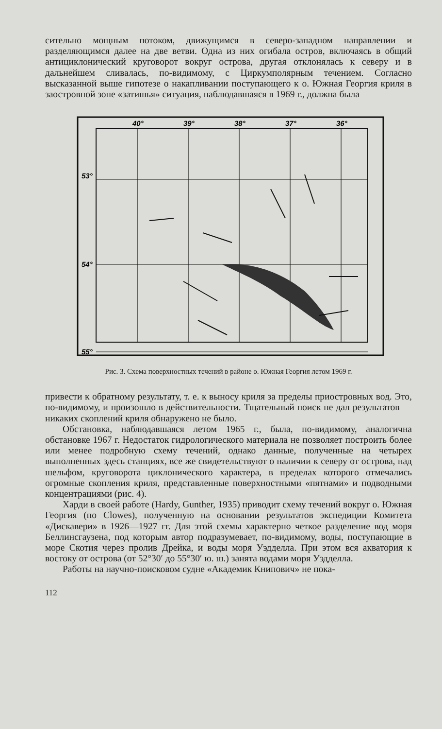сительно мощным потоком, движущимся в северо-западном направлении и разделяющимся далее на две ветви. Одна из них огибала остров, включаясь в общий антициклонический круговорот вокруг острова, другая отклонялась к северу и в дальнейшем сливалась, по-видимому, с Циркумполярным течением. Согласно высказанной выше гипотезе о накапливании поступающего к о. Южная Георгия криля в заостровной зоне «затишья» ситуация, наблюдавшаяся в 1969 г., должна была
40°
39°
38°
37°
36°
53°
54°
55°
Рис. 3. Схема поверхностных течений в районе о. Южная Георгия летом 1969 г.
привести к обратному результату, т. е. к выносу криля за пределы приостровных вод. Это, по-видимому, и произошло в действительности. Тщательный поиск не дал результатов — никаких скоплений криля обнаружено не было.
Обстановка, наблюдавшаяся летом 1965 г., была, по-видимому, аналогична обстановке 1967 г. Недостаток гидрологического материала не позволяет построить более или менее подробную схему течений, однако данные, полученные на четырех выполненных здесь станциях, все же свидетельствуют о наличии к северу от острова, над шельфом, круговорота циклонического характера, в пределах которого отмечались огромные скопления криля, представленные поверхностными «пятнами» и подводными концентрациями (рис. 4).
Харди в своей работе (Hardy, Gunther, 1935) приводит схему течений вокруг о. Южная Георгия (по Clowes), полученную на основании результатов экспедиции Комитета «Дискавери» в 1926—1927 гг. Для этой схемы характерно четкое разделение вод моря Беллинсгаузена, под которым автор подразумевает, по-видимому, воды, поступающие в море Скотия через пролив Дрейка, и воды моря Уэдделла. При этом вся акватория к востоку от острова (от 52°30′ до 55°30′ ю. ш.) занята водами моря Уэдделла.
Работы на научно-поисковом судне «Академик Книпович» не пока-
112